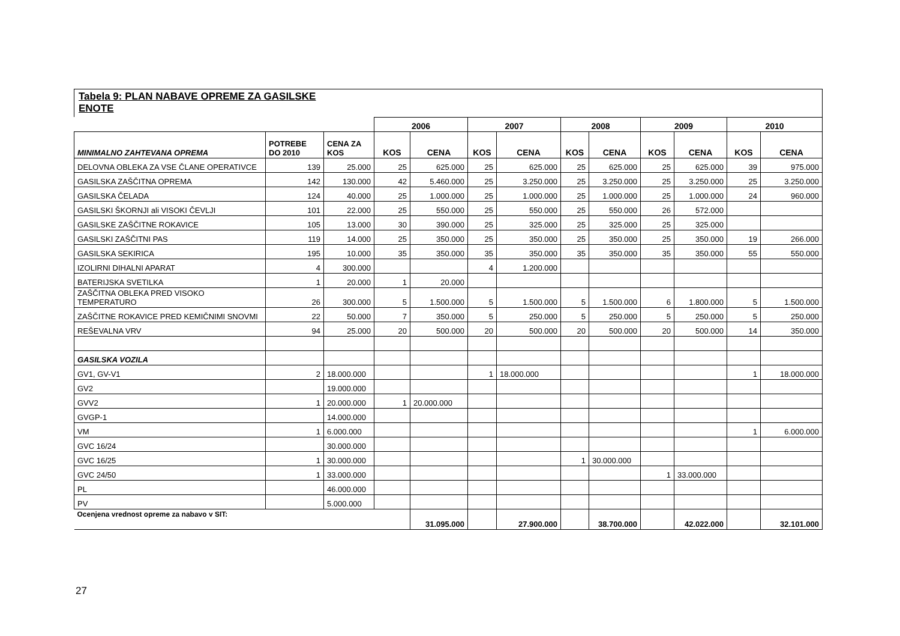Tabela 9: PLAN NABAVE OPREME ZA GASILSKE
ENOTE
| | | | 2006 | | 2007 | | 2008 | | 2009 | | 2010 | |
| MINIMALNO ZAHTEVANA OPREMA | POTREBE DO 2010 | CENA ZA KOS | KOS | CENA | KOS | CENA | KOS | CENA | KOS | CENA | KOS | CENA |
| DELOVNA OBLEKA ZA VSE ČLANE OPERATIVCE | 139 | 25.000 | 25 | 625.000 | 25 | 625.000 | 25 | 625.000 | 25 | 625.000 | 39 | 975.000 |
| GASILSKA ZAŠČITNA OPREMA | 142 | 130.000 | 42 | 5.460.000 | 25 | 3.250.000 | 25 | 3.250.000 | 25 | 3.250.000 | 25 | 3.250.000 |
| GASILSKA ČELADA | 124 | 40.000 | 25 | 1.000.000 | 25 | 1.000.000 | 25 | 1.000.000 | 25 | 1.000.000 | 24 | 960.000 |
| GASILSKI ŠKORNJI ali VISOKI ČEVLJI | 101 | 22.000 | 25 | 550.000 | 25 | 550.000 | 25 | 550.000 | 26 | 572.000 | | |
| GASILSKE ZAŠČITNE ROKAVICE | 105 | 13.000 | 30 | 390.000 | 25 | 325.000 | 25 | 325.000 | 25 | 325.000 | | |
| GASILSKI ZAŠČITNI PAS | 119 | 14.000 | 25 | 350.000 | 25 | 350.000 | 25 | 350.000 | 25 | 350.000 | 19 | 266.000 |
| GASILSKA SEKIRICA | 195 | 10.000 | 35 | 350.000 | 35 | 350.000 | 35 | 350.000 | 35 | 350.000 | 55 | 550.000 |
| IZOLIRNI DIHALNI APARAT | 4 | 300.000 | | | 4 | 1.200.000 | | | | | | |
| BATERIJSKA SVETILKA | 1 | 20.000 | 1 | 20.000 | | | | | | | | |
| ZAŠČITNA OBLEKA PRED VISOKO TEMPERATURO | 26 | 300.000 | 5 | 1.500.000 | 5 | 1.500.000 | 5 | 1.500.000 | 6 | 1.800.000 | 5 | 1.500.000 |
| ZAŠČITNE ROKAVICE PRED KEMIČNIMI SNOVMI | 22 | 50.000 | 7 | 350.000 | 5 | 250.000 | 5 | 250.000 | 5 | 250.000 | 5 | 250.000 |
| REŠEVALNA VRV | 94 | 25.000 | 20 | 500.000 | 20 | 500.000 | 20 | 500.000 | 20 | 500.000 | 14 | 350.000 |
| GASILSKA VOZILA | | | | | | | | | | | | |
| GV1, GV-V1 | 2 | 18.000.000 | | | 1 | 18.000.000 | | | | | 1 | 18.000.000 |
| GV2 | | 19.000.000 | | | | | | | | | | |
| GVV2 | 1 | 20.000.000 | 1 | 20.000.000 | | | | | | | | |
| GVGP-1 | | 14.000.000 | | | | | | | | | | |
| VM | 1 | 6.000.000 | | | | | | | | | 1 | 6.000.000 |
| GVC 16/24 | | 30.000.000 | | | | | | | | | | |
| GVC 16/25 | 1 | 30.000.000 | | | | | 1 | 30.000.000 | | | | |
| GVC 24/50 | 1 | 33.000.000 | | | | | | | 1 | 33.000.000 | | |
| PL | | 46.000.000 | | | | | | | | | | |
| PV | | 5.000.000 | | | | | | | | | | |
| Ocenjena vrednost opreme za nabavo v SIT: | | | | 31.095.000 | | 27.900.000 | | 38.700.000 | | 42.022.000 | | 32.101.000 |
27